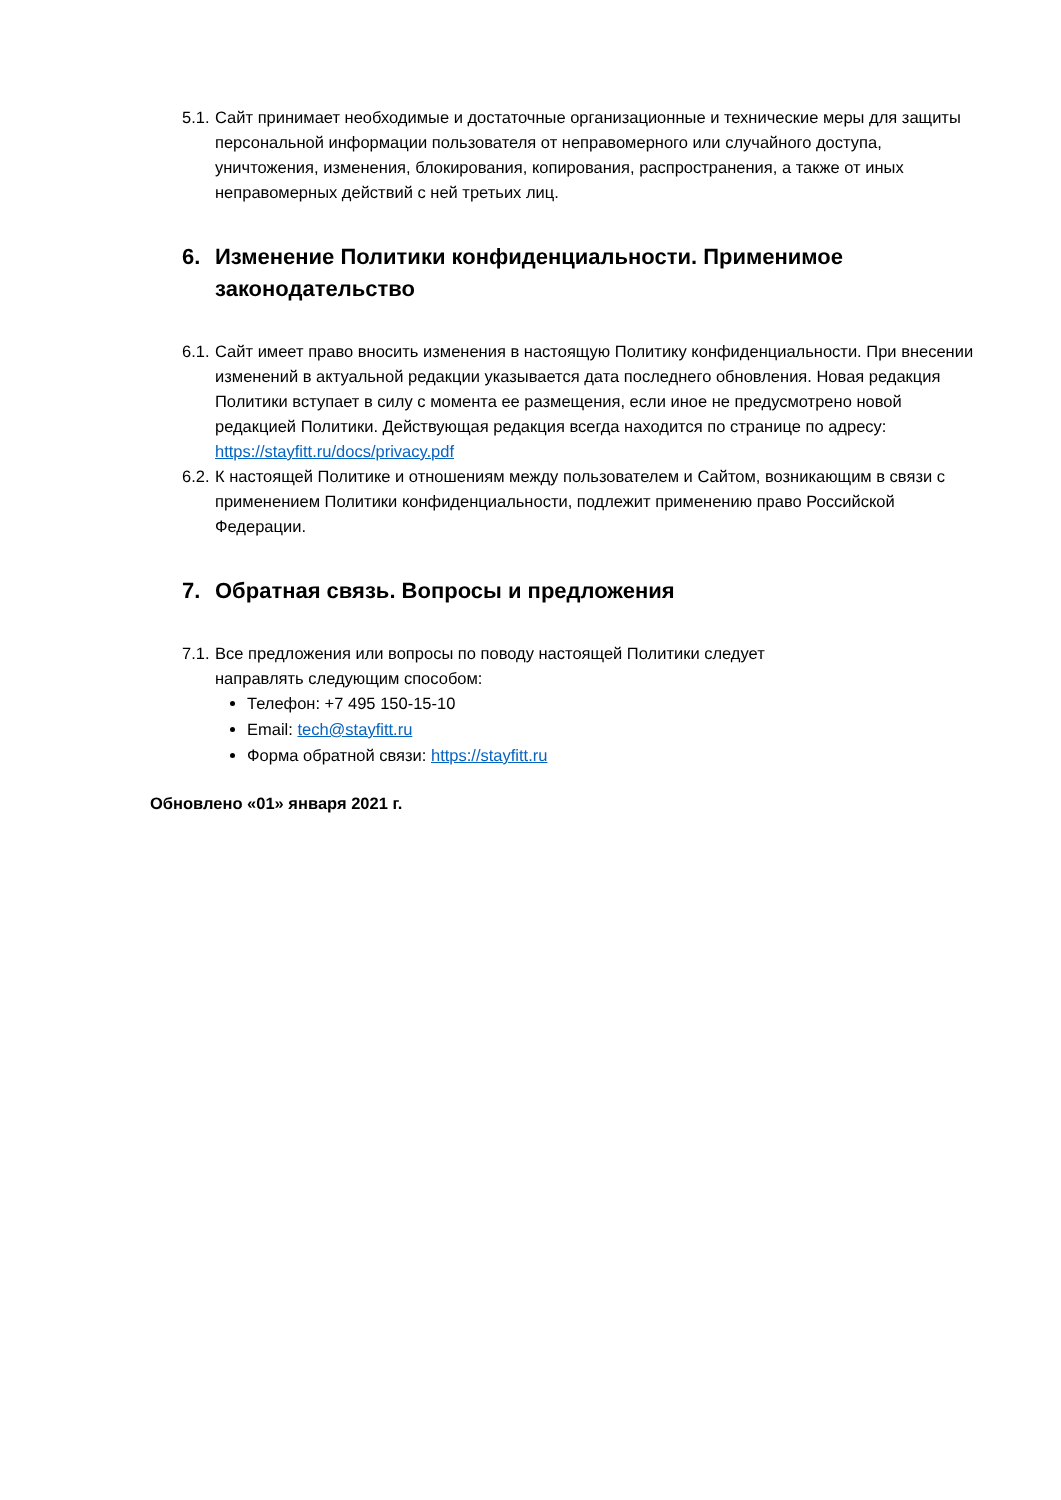5.1. Сайт принимает необходимые и достаточные организационные и технические меры для защиты персональной информации пользователя от неправомерного или случайного доступа, уничтожения, изменения, блокирования, копирования, распространения, а также от иных неправомерных действий с ней третьих лиц.
6. Изменение Политики конфиденциальности. Применимое законодательство
6.1. Сайт имеет право вносить изменения в настоящую Политику конфиденциальности. При внесении изменений в актуальной редакции указывается дата последнего обновления. Новая редакция Политики вступает в силу с момента ее размещения, если иное не предусмотрено новой редакцией Политики. Действующая редакция всегда находится по странице по адресу: https://stayfitt.ru/docs/privacy.pdf
6.2. К настоящей Политике и отношениям между пользователем и Сайтом, возникающим в связи с применением Политики конфиденциальности, подлежит применению право Российской Федерации.
7. Обратная связь. Вопросы и предложения
7.1.
Все предложения или вопросы по поводу настоящей Политики следует
направлять следующим способом:
Телефон: +7 495 150-15-10
Email: tech@stayfitt.ru
Форма обратной связи: https://stayfitt.ru
Обновлено «01» января 2021 г.